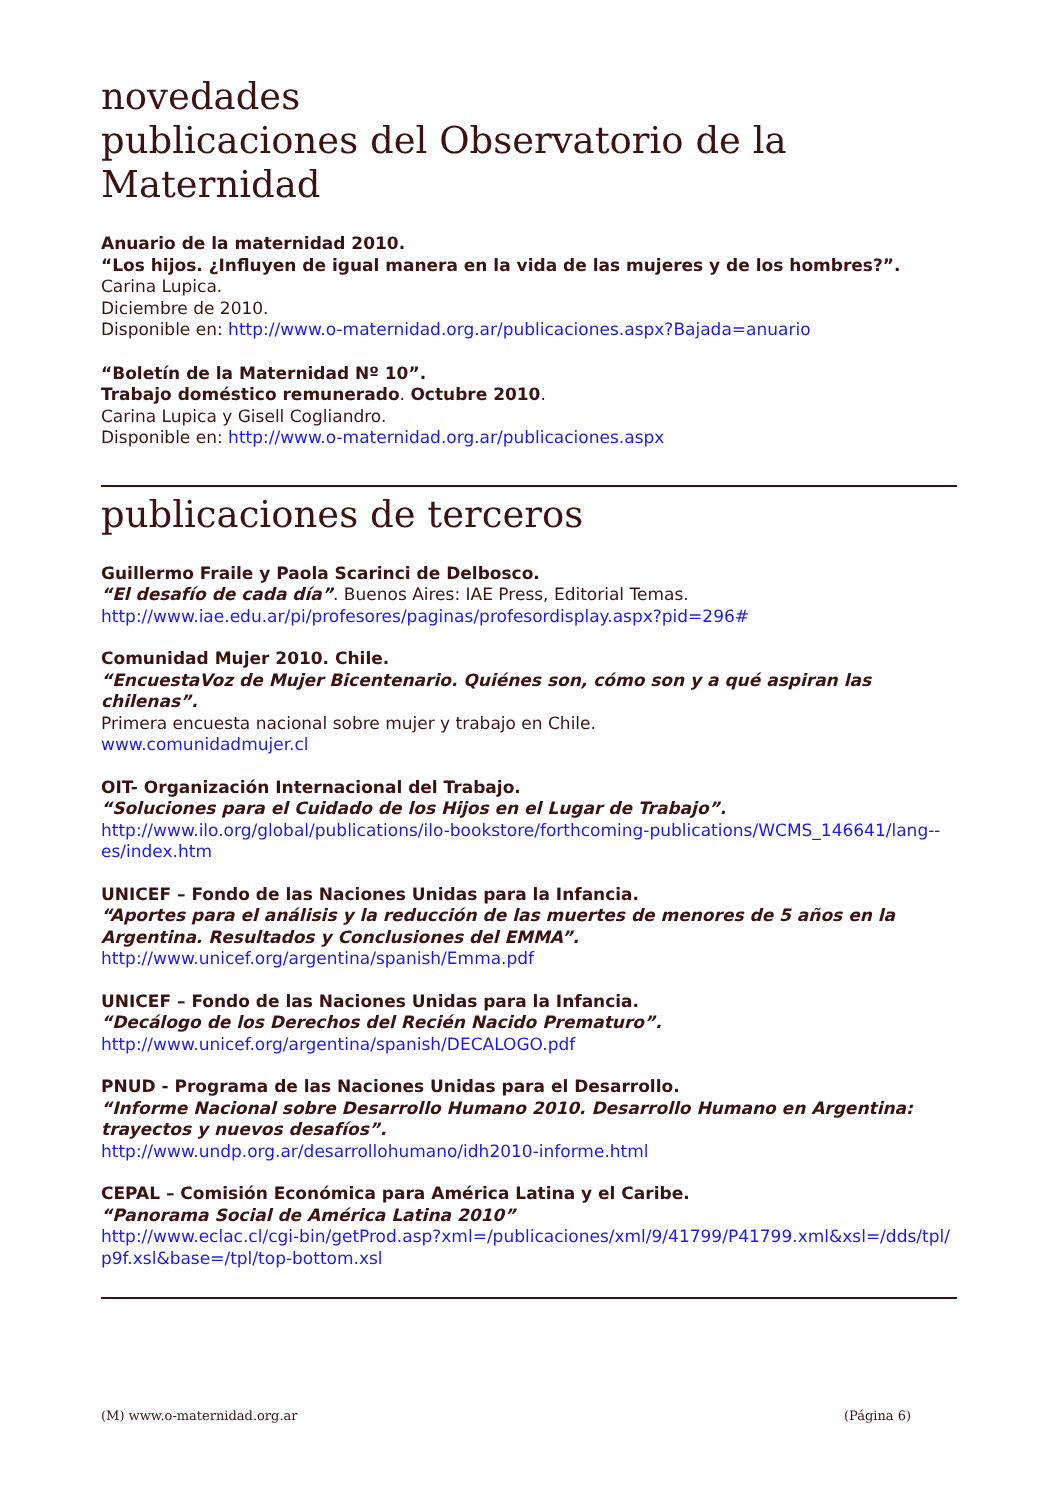novedades
publicaciones del Observatorio de la Maternidad
Anuario de la maternidad 2010.
“Los hijos. ¿Influyen de igual manera en la vida de las mujeres y de los hombres?”.
Carina Lupica.
Diciembre de 2010.
Disponible en: http://www.o-maternidad.org.ar/publicaciones.aspx?Bajada=anuario
“Boletín de la Maternidad Nº 10”.
Trabajo doméstico remunerado. Octubre 2010.
Carina Lupica y Gisell Cogliandro.
Disponible en: http://www.o-maternidad.org.ar/publicaciones.aspx
publicaciones de terceros
Guillermo Fraile y Paola Scarinci de Delbosco.
“El desafío de cada día”. Buenos Aires: IAE Press, Editorial Temas.
http://www.iae.edu.ar/pi/profesores/paginas/profesordisplay.aspx?pid=296#
Comunidad Mujer 2010. Chile.
“EncuestaVoz de Mujer Bicentenario. Quiénes son, cómo son y a qué aspiran las chilenas”.
Primera encuesta nacional sobre mujer y trabajo en Chile.
www.comunidadmujer.cl
OIT- Organización Internacional del Trabajo.
“Soluciones para el Cuidado de los Hijos en el Lugar de Trabajo”.
http://www.ilo.org/global/publications/ilo-bookstore/forthcoming-publications/WCMS_146641/lang--es/index.htm
UNICEF – Fondo de las Naciones Unidas para la Infancia.
“Aportes para el análisis y la reducción de las muertes de menores de 5 años en la Argentina. Resultados y Conclusiones del EMMA”.
http://www.unicef.org/argentina/spanish/Emma.pdf
UNICEF – Fondo de las Naciones Unidas para la Infancia.
“Decálogo de los Derechos del Recién Nacido Prematuro”.
http://www.unicef.org/argentina/spanish/DECALOGO.pdf
PNUD - Programa de las Naciones Unidas para el Desarrollo.
“Informe Nacional sobre Desarrollo Humano 2010. Desarrollo Humano en Argentina: trayectos y nuevos desafíos”.
http://www.undp.org.ar/desarrollohumano/idh2010-informe.html
CEPAL – Comisión Económica para América Latina y el Caribe.
“Panorama Social de América Latina 2010”
http://www.eclac.cl/cgi-bin/getProd.asp?xml=/publicaciones/xml/9/41799/P41799.xml&xsl=/dds/tpl/p9f.xsl&base=/tpl/top-bottom.xsl
(M) www.o-maternidad.org.ar (Página 6)